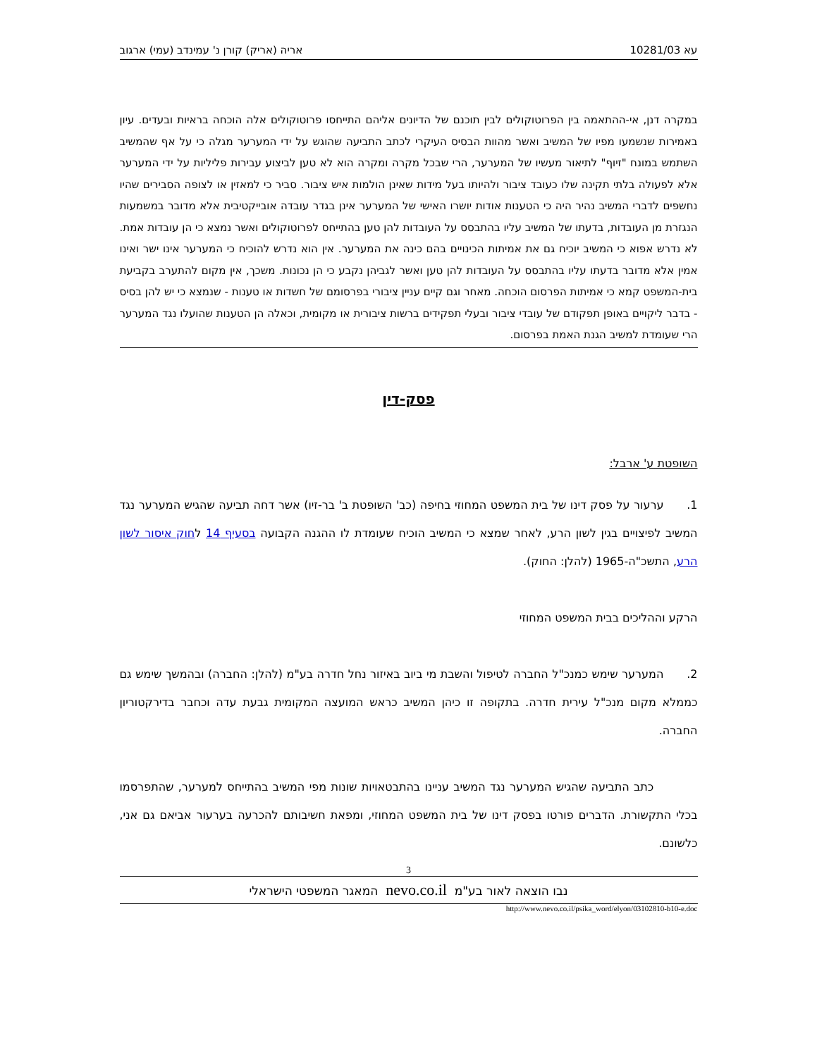עא 10281/03 אריה (אריק) קורן נ' עמינדב (עמי) ארגוב
במקרה דנן, אי-ההתאמה בין הפרוטוקולים לבין תוכנם של הדיונים אליהם התייחסו פרוטוקולים אלה הוכחה בראיות ובעדים. עיון באמירות שנשמעו מפיו של המשיב ואשר מהוות הבסיס העיקרי לכתב התביעה שהוגש על ידי המערער מגלה כי על אף שהמשיב השתמש במונח "זיוף" לתיאור מעשיו של המערער, הרי שבכל מקרה ומקרה הוא לא טען לביצוע עבירות פליליות על ידי המערער אלא לפעולה בלתי תקינה שלו כעובד ציבור ולהיותו בעל מידות שאינן הולמות איש ציבור. סביר כי למאזין או לצופה הסבירים שהיו נחשפים לדברי המשיב נהיר היה כי הטענות אודות יושרו האישי של המערער אינן בגדר עובדה אובייקטיבית אלא מדובר במשמעות הנגזרת מן העובדות, בדעתו של המשיב עליו בהתבסס על העובדות להן טען בהתייחס לפרוטוקולים ואשר נמצא כי הן עובדות אמת. לא נדרש אפוא כי המשיב יוכיח גם את אמיתות הכינויים בהם כינה את המערער. אין הוא נדרש להוכיח כי המערער אינו ישר ואינו אמין אלא מדובר בדעתו עליו בהתבסס על העובדות להן טען ואשר לגביהן נקבע כי הן נכונות. משכך, אין מקום להתערב בקביעת בית-המשפט קמא כי אמיתות הפרסום הוכחה. מאחר וגם קיים עניין ציבורי בפרסומם של חשדות או טענות - שנמצא כי יש להן בסיס - בדבר ליקויים באופן תפקודם של עובדי ציבור ובעלי תפקידים ברשות ציבורית או מקומית, וכאלה הן הטענות שהועלו נגד המערער הרי שעומדת למשיב הגנת האמת בפרסום.
פסק-דין
השופטת ע' ארבל:
1. ערעור על פסק דינו של בית המשפט המחוזי בחיפה (כב' השופטת ב' בר-זיו) אשר דחה תביעה שהגיש המערער נגד המשיב לפיצויים בגין לשון הרע, לאחר שמצא כי המשיב הוכיח שעומדת לו ההגנה הקבועה בסעיף 14 לחוק איסור לשון הרע, התשכ"ה-1965 (להלן: החוק).
הרקע וההליכים בבית המשפט המחוזי
2. המערער שימש כמנכ"ל החברה לטיפול והשבת מי ביוב באיזור נחל חדרה בע"מ (להלן: החברה) ובהמשך שימש גם כממלא מקום מנכ"ל עירית חדרה. בתקופה זו כיהן המשיב כראש המועצה המקומית גבעת עדה וכחבר בדירקטוריון החברה.
כתב התביעה שהגיש המערער נגד המשיב עניינו בהתבטאויות שונות מפי המשיב בהתייחס למערער, שהתפרסמו בכלי התקשורת. הדברים פורטו בפסק דינו של בית המשפט המחוזי, ומפאת חשיבותם להכרעה בערעור אביאם גם אני, כלשונם.
3
נבו הוצאה לאור בע"מ nevo.co.il המאגר המשפטי הישראלי
http://www.nevo.co.il/psika_word/elyon/03102810-b10-e.doc